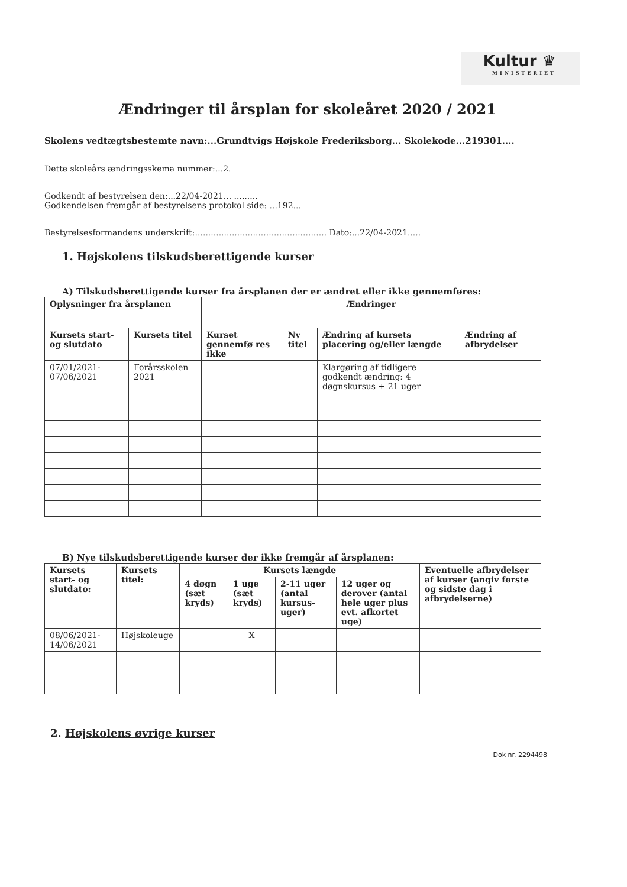Kultur ♛
MINISTERIET
Ændringer til årsplan for skoleåret 2020 / 2021
Skolens vedtægtsbestemte navn:...Grundtvigs Højskole Frederiksborg... Skolekode...219301....
Dette skoleårs ændringsskema nummer:...2.
Godkendt af bestyrelsen den:...22/04-2021... .........
Godkendelsen fremgår af bestyrelsens protokol side: ...192...
Bestyrelsesformandens underskrift:.................................................. Dato:...22/04-2021.....
1. Højskolens tilskudsberettigende kurser
A) Tilskudsberettigende kurser fra årsplanen der er ændret eller ikke gennemføres:
| Oplysninger fra årsplanen | | Ændringer | | | |
| --- | --- | --- | --- | --- | --- |
| Kursets start- og slutdato | Kursets titel | Kurset gennemfø res ikke | Ny titel | Ændring af kursets placering og/eller længde | Ændring af afbrydelser |
| 07/01/2021-07/06/2021 | Forårsskolen 2021 | | | Klargøring af tidligere godkendt ændring: 4 døgnskursus + 21 uger | |
B) Nye tilskudsberettigende kurser der ikke fremgår af årsplanen:
| Kursets start- og slutdato: | Kursets titel: | Kursets længde | | | | Eventuelle afbrydelser af kurser (angiv første og sidste dag i afbrydelserne) |
| --- | --- | --- | --- | --- | --- | --- |
| | | 4 døgn (sæt kryds) | 1 uge (sæt kryds) | 2-11 uger (antal kursus-uger) | 12 uger og derover (antal hele uger plus evt. afkortet uge) | |
| 08/06/2021-14/06/2021 | Højskoleuge | | X | | | |
2. Højskolens øvrige kurser
Dok nr. 2294498